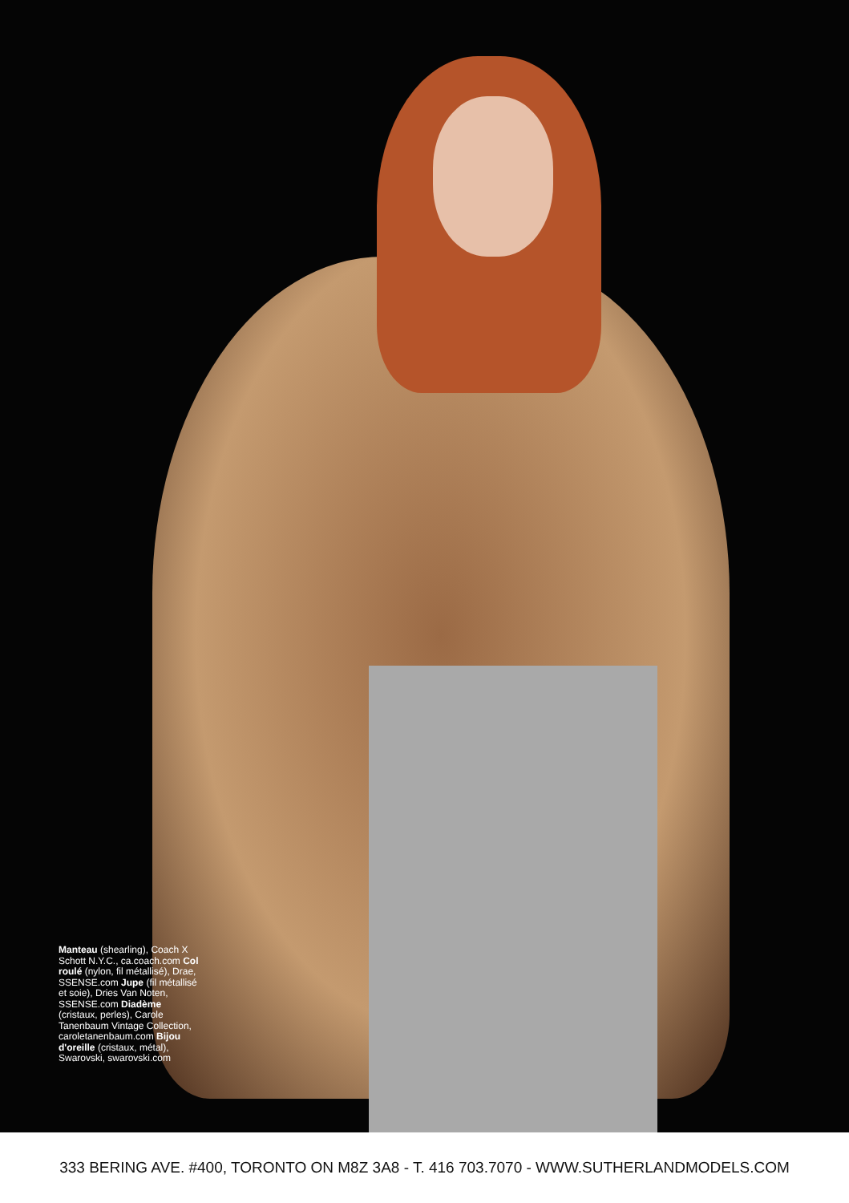Manteau (shearling), Coach X Schott N.Y.C., ca.coach.com Col roulé (nylon, fil métallisé), Drae, SSENSE.com Jupe (fil métallisé et soie), Dries Van Noten, SSENSE.com Diadème (cristaux, perles), Carole Tanenbaum Vintage Collection, caroletanenbaum.com Bijou d'oreille (cristaux, métal), Swarovski, swarovski.com
333 BERING AVE. #400, TORONTO ON M8Z 3A8 - T. 416 703.7070 - WWW.SUTHERLANDMODELS.COM